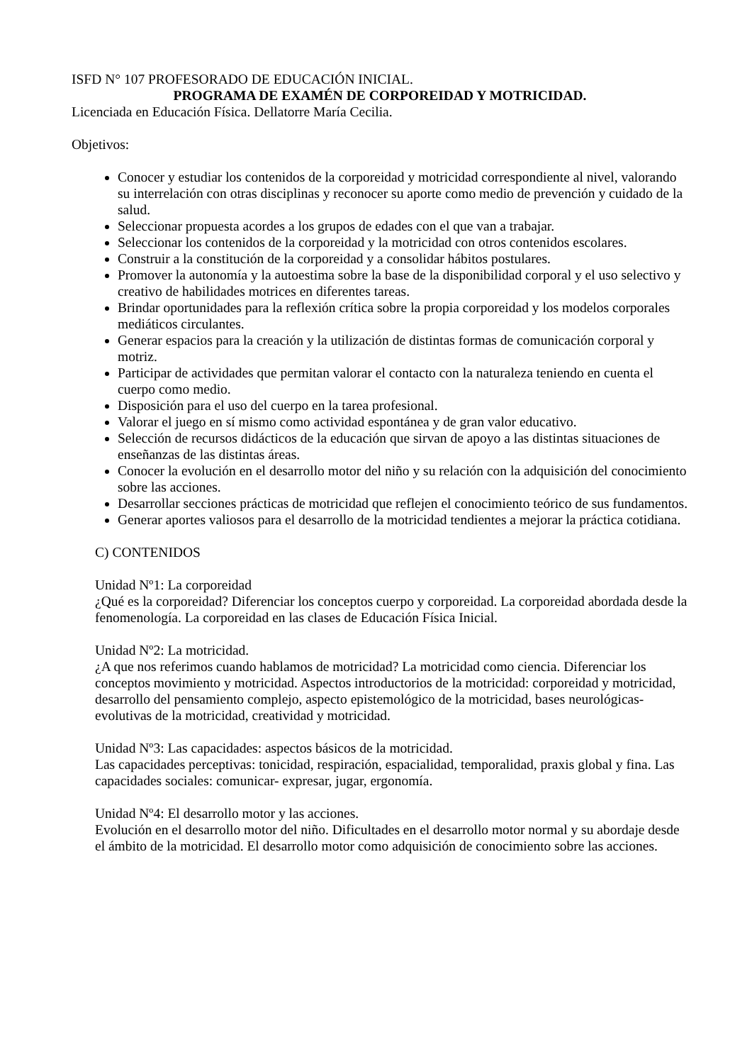ISFD N° 107 PROFESORADO DE EDUCACIÓN INICIAL.
PROGRAMA DE EXAMÉN DE CORPOREIDAD Y MOTRICIDAD.
Licenciada en Educación Física. Dellatorre María Cecilia.
Objetivos:
Conocer y estudiar los contenidos de la corporeidad y motricidad correspondiente al nivel, valorando su interrelación con otras disciplinas y reconocer su aporte como medio de prevención y cuidado de la salud.
Seleccionar propuesta acordes a los grupos de edades con el que van a trabajar.
Seleccionar los contenidos de la corporeidad y la motricidad con otros contenidos escolares.
Construir a la constitución de la corporeidad y a consolidar hábitos postulares.
Promover la autonomía y la autoestima sobre la base de la disponibilidad corporal y el uso selectivo y creativo de habilidades motrices en diferentes tareas.
Brindar oportunidades para la reflexión crítica sobre la propia corporeidad y los modelos corporales mediáticos circulantes.
Generar espacios para la creación y la utilización de distintas formas de comunicación corporal y motriz.
Participar de actividades que permitan valorar el contacto con la naturaleza teniendo en cuenta el cuerpo como medio.
Disposición para el uso del cuerpo en la tarea profesional.
Valorar el juego en sí mismo como actividad espontánea y de gran valor educativo.
Selección de recursos didácticos de la educación que sirvan de apoyo a las distintas situaciones de enseñanzas de las distintas áreas.
Conocer la evolución en el desarrollo motor del niño y su relación con la adquisición del conocimiento sobre las acciones.
Desarrollar secciones prácticas de motricidad que reflejen el conocimiento teórico de sus fundamentos.
Generar aportes valiosos para el desarrollo de la motricidad tendientes a mejorar la práctica cotidiana.
C) CONTENIDOS
Unidad Nº1: La corporeidad
¿Qué es la corporeidad? Diferenciar los conceptos cuerpo y corporeidad. La corporeidad abordada desde la fenomenología. La corporeidad en las clases de Educación Física Inicial.
Unidad Nº2: La motricidad.
¿A que nos referimos cuando hablamos de motricidad? La motricidad como ciencia. Diferenciar los conceptos movimiento y motricidad. Aspectos introductorios de la motricidad: corporeidad y motricidad, desarrollo del pensamiento complejo, aspecto epistemológico de la motricidad, bases neurológicas-evolutivas de la motricidad, creatividad y motricidad.
Unidad Nº3: Las capacidades: aspectos básicos de la motricidad.
Las capacidades perceptivas: tonicidad, respiración, espacialidad, temporalidad, praxis global y fina. Las capacidades sociales: comunicar- expresar, jugar, ergonomía.
Unidad Nº4: El desarrollo motor y las acciones.
Evolución en el desarrollo motor del niño. Dificultades en el desarrollo motor normal y su abordaje desde el ámbito de la motricidad. El desarrollo motor como adquisición de conocimiento sobre las acciones.